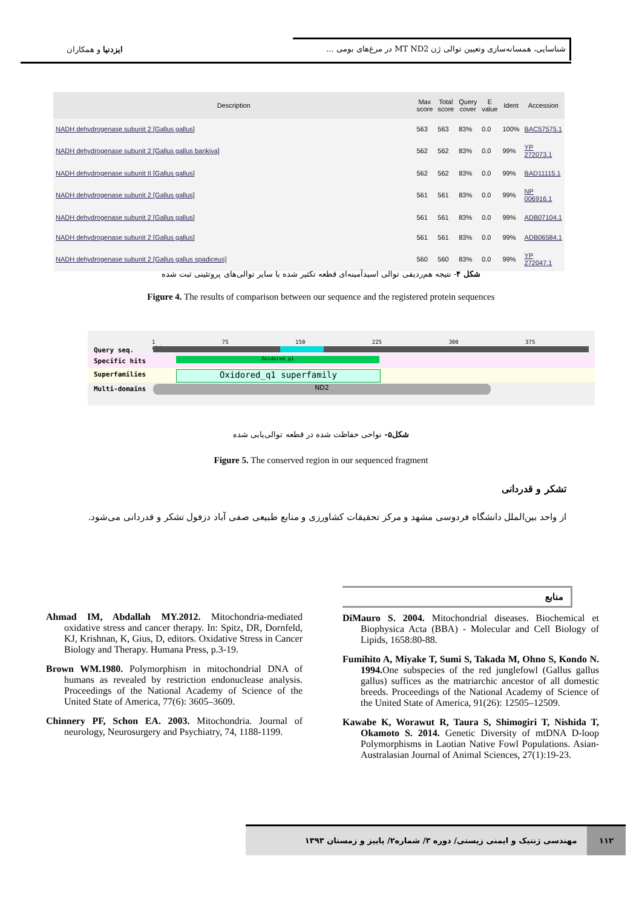شناسایی، همسانه‌سازی وتعیین توالی ژن MT ND2 در مرغ‌های بومی ...
ایزدنیا و همکاران
| Description | Max score | Total score | Query cover | E value | Ident | Accession |
| --- | --- | --- | --- | --- | --- | --- |
| NADH dehydrogenase subunit 2 [Gallus gallus] | 563 | 563 | 83% | 0.0 | 100% | BAC57575.1 |
| NADH dehydrogenase subunit 2 [Gallus gallus bankiva] | 562 | 562 | 83% | 0.0 | 99% | YP 272073.1 |
| NADH dehydrogenase subunit II [Gallus gallus] | 562 | 562 | 83% | 0.0 | 99% | BAD11115.1 |
| NADH dehydrogenase subunit 2 [Gallus gallus] | 561 | 561 | 83% | 0.0 | 99% | NP 006916.1 |
| NADH dehydrogenase subunit 2 [Gallus gallus] | 561 | 561 | 83% | 0.0 | 99% | ADB07104.1 |
| NADH dehydrogenase subunit 2 [Gallus gallus] | 561 | 561 | 83% | 0.0 | 99% | ADB06584.1 |
| NADH dehydrogenase subunit 2 [Gallus gallus spadiceus] | 560 | 560 | 83% | 0.0 | 99% | YP 272047.1 |
شکل ۴- نتیجه هم‌ردیفی توالی اسیدآمینه‌ای قطعه تکثیر شده با سایر توالی‌های پروتئینی ثبت شده
Figure 4. The results of comparison between our sequence and the registered protein sequences
1 75 150 225 300 375 414
Oxidored_q1 superfamily
Oxidored_q1
ND2
Query seq.
Specific hits
Superfamilies
Multi-domains
شکل۵- نواحی حفاظت شده در قطعه توالی‌یابی شده
Figure 5. The conserved region in our sequenced fragment
تشکر و قدردانی
از واحد بین‌الملل دانشگاه فردوسی مشهد و مرکز تحقیقات کشاورزی و منابع طبیعی صفی آباد دزفول تشکر و قدردانی می‌شود.
منابع
Ahmad IM, Abdallah MY.2012. Mitochondria-mediated oxidative stress and cancer therapy. In: Spitz, DR, Dornfeld, KJ, Krishnan, K, Gius, D, editors. Oxidative Stress in Cancer Biology and Therapy. Humana Press, p.3-19.
Brown WM.1980. Polymorphism in mitochondrial DNA of humans as revealed by restriction endonuclease analysis. Proceedings of the National Academy of Science of the United State of America, 77(6): 3605–3609.
Chinnery PF, Schon EA. 2003. Mitochondria. Journal of neurology, Neurosurgery and Psychiatry, 74, 1188-1199.
DiMauro S. 2004. Mitochondrial diseases. Biochemical et Biophysica Acta (BBA) - Molecular and Cell Biology of Lipids, 1658:80-88.
Fumihito A, Miyake T, Sumi S, Takada M, Ohno S, Kondo N. 1994. One subspecies of the red junglefowl (Gallus gallus gallus) suffices as the matriarchic ancestor of all domestic breeds. Proceedings of the National Academy of Science of the United State of America, 91(26): 12505–12509.
Kawabe K, Worawut R, Taura S, Shimogiri T, Nishida T, Okamoto S. 2014. Genetic Diversity of mtDNA D-loop Polymorphisms in Laotian Native Fowl Populations. Asian-Australasian Journal of Animal Sciences, 27(1):19-23.
۱۱۲ مهندسی ژنتیک و ایمنی زیستی/ دوره ۳/ شماره۲/ پاییز و زمستان ۱۳۹۳